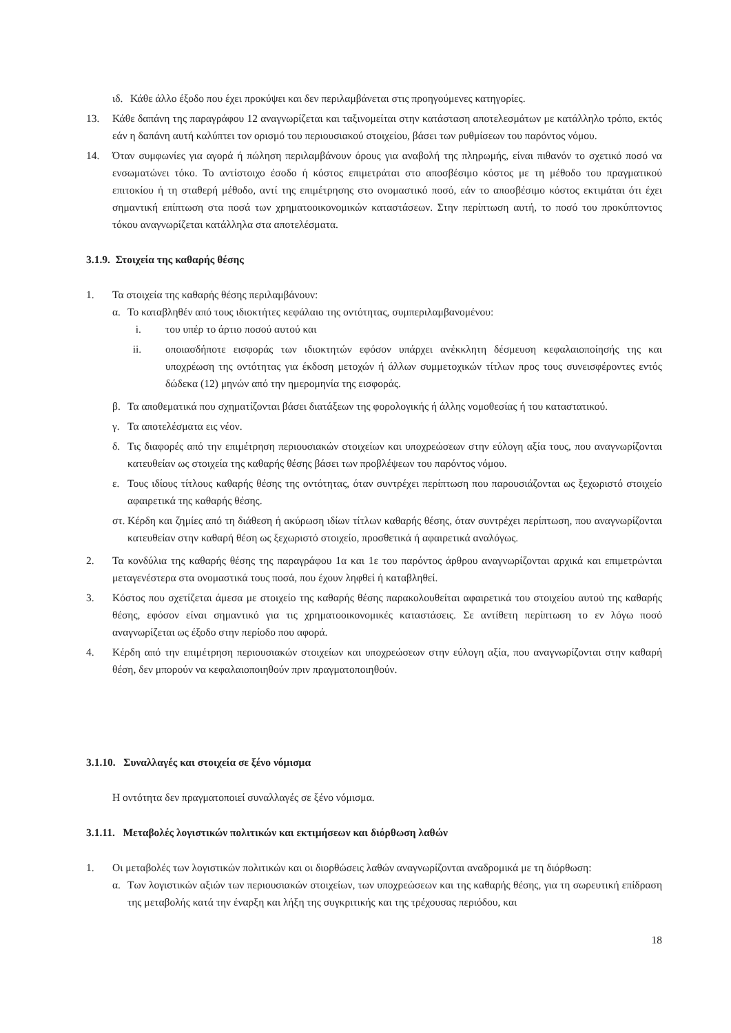ιδ. Κάθε άλλο έξοδο που έχει προκύψει και δεν περιλαμβάνεται στις προηγούμενες κατηγορίες.
13. Κάθε δαπάνη της παραγράφου 12 αναγνωρίζεται και ταξινομείται στην κατάσταση αποτελεσμάτων με κατάλληλο τρόπο, εκτός εάν η δαπάνη αυτή καλύπτει τον ορισμό του περιουσιακού στοιχείου, βάσει των ρυθμίσεων του παρόντος νόμου.
14. Όταν συμφωνίες για αγορά ή πώληση περιλαμβάνουν όρους για αναβολή της πληρωμής, είναι πιθανόν το σχετικό ποσό να ενσωματώνει τόκο. Το αντίστοιχο έσοδο ή κόστος επιμετράται στο αποσβέσιμο κόστος με τη μέθοδο του πραγματικού επιτοκίου ή τη σταθερή μέθοδο, αντί της επιμέτρησης στο ονομαστικό ποσό, εάν το αποσβέσιμο κόστος εκτιμάται ότι έχει σημαντική επίπτωση στα ποσά των χρηματοοικονομικών καταστάσεων. Στην περίπτωση αυτή, το ποσό του προκύπτοντος τόκου αναγνωρίζεται κατάλληλα στα αποτελέσματα.
3.1.9. Στοιχεία της καθαρής θέσης
1. Τα στοιχεία της καθαρής θέσης περιλαμβάνουν:
α. Το καταβληθέν από τους ιδιοκτήτες κεφάλαιο της οντότητας, συμπεριλαμβανομένου:
i. του υπέρ το άρτιο ποσού αυτού και
ii. οποιασδήποτε εισφοράς των ιδιοκτητών εφόσον υπάρχει ανέκκλητη δέσμευση κεφαλαιοποίησής της και υποχρέωση της οντότητας για έκδοση μετοχών ή άλλων συμμετοχικών τίτλων προς τους συνεισφέροντες εντός δώδεκα (12) μηνών από την ημερομηνία της εισφοράς.
β. Τα αποθεματικά που σχηματίζονται βάσει διατάξεων της φορολογικής ή άλλης νομοθεσίας ή του καταστατικού.
γ. Τα αποτελέσματα εις νέον.
δ. Τις διαφορές από την επιμέτρηση περιουσιακών στοιχείων και υποχρεώσεων στην εύλογη αξία τους, που αναγνωρίζονται κατευθείαν ως στοιχεία της καθαρής θέσης βάσει των προβλέψεων του παρόντος νόμου.
ε. Τους ιδίους τίτλους καθαρής θέσης της οντότητας, όταν συντρέχει περίπτωση που παρουσιάζονται ως ξεχωριστό στοιχείο αφαιρετικά της καθαρής θέσης.
στ. Κέρδη και ζημίες από τη διάθεση ή ακύρωση ιδίων τίτλων καθαρής θέσης, όταν συντρέχει περίπτωση, που αναγνωρίζονται κατευθείαν στην καθαρή θέση ως ξεχωριστό στοιχείο, προσθετικά ή αφαιρετικά αναλόγως.
2. Τα κονδύλια της καθαρής θέσης της παραγράφου 1α και 1ε του παρόντος άρθρου αναγνωρίζονται αρχικά και επιμετρώνται μεταγενέστερα στα ονομαστικά τους ποσά, που έχουν ληφθεί ή καταβληθεί.
3. Κόστος που σχετίζεται άμεσα με στοιχείο της καθαρής θέσης παρακολουθείται αφαιρετικά του στοιχείου αυτού της καθαρής θέσης, εφόσον είναι σημαντικό για τις χρηματοοικονομικές καταστάσεις. Σε αντίθετη περίπτωση το εν λόγω ποσό αναγνωρίζεται ως έξοδο στην περίοδο που αφορά.
4. Κέρδη από την επιμέτρηση περιουσιακών στοιχείων και υποχρεώσεων στην εύλογη αξία, που αναγνωρίζονται στην καθαρή θέση, δεν μπορούν να κεφαλαιοποιηθούν πριν πραγματοποιηθούν.
3.1.10. Συναλλαγές και στοιχεία σε ξένο νόμισμα
Η οντότητα δεν πραγματοποιεί συναλλαγές σε ξένο νόμισμα.
3.1.11. Μεταβολές λογιστικών πολιτικών και εκτιμήσεων και διόρθωση λαθών
1. Οι μεταβολές των λογιστικών πολιτικών και οι διορθώσεις λαθών αναγνωρίζονται αναδρομικά με τη διόρθωση:
α. Των λογιστικών αξιών των περιουσιακών στοιχείων, των υποχρεώσεων και της καθαρής θέσης, για τη σωρευτική επίδραση της μεταβολής κατά την έναρξη και λήξη της συγκριτικής και της τρέχουσας περιόδου, και
18